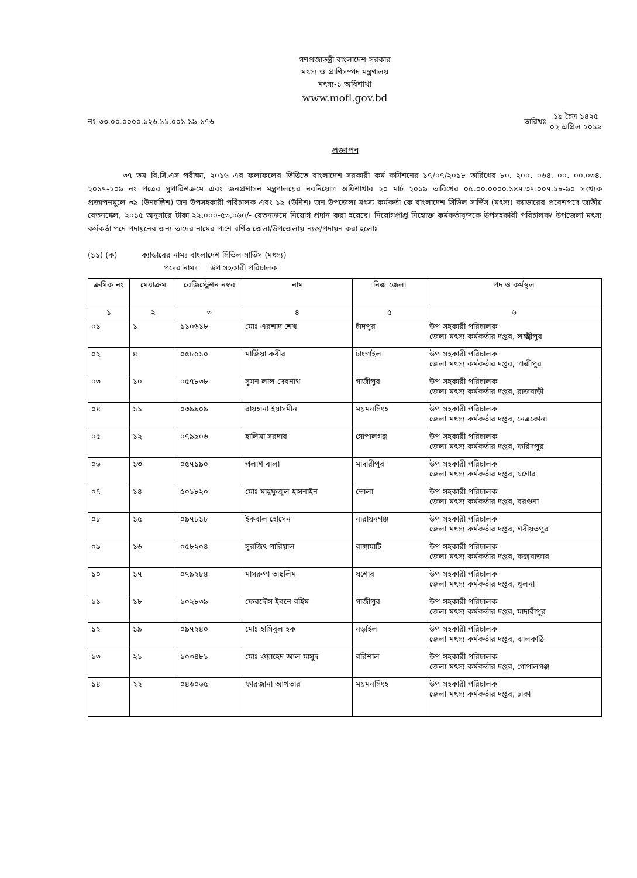গণপ্রজাতন্ত্রী বাংলাদেশ সরকার
মৎস্য ও প্রাণিসম্পদ মন্ত্রণালয়
মৎস্য-১ অধিশাখা
www.mofl.gov.bd
নং-৩৩.০০.০০০০.১২৬.১১.০০১.১৯-১৭৬
তারিখঃ
১৯ চৈত্র ১৪২৫
০২ এপ্রিল ২০১৯
প্রজ্ঞাপন
৩৭ তম বি.সি.এস পরীক্ষা, ২০১৬ এর ফলাফলের ভিত্তিতে বাংলাদেশ সরকারী কর্ম কমিশনের ১৭/০৭/২০১৮ তারিখের ৮০. ২০০. ০৬৪. ০০. ০০.০৩৪. ২০১৭-২০৯ নং পত্রের সুপারিশক্রমে এবং জনপ্রশাসন মন্ত্রণালয়ের নবনিয়োগ অধিশাখার ২০ মার্চ ২০১৯ তারিখের ০৫.০০.০০০০.১৪৭.৩৭.০০৭.১৮-৯০ সংখ্যক প্রজ্ঞাপনমুলে ৩৯ (উনচল্লিশ) জন উপসহকারী পরিচালক এবং ১৯ (উনিশ) জন উপজেলা মৎস্য কর্মকর্তা-কে বাংলাদেশ সিভিল সার্ভিস (মৎস্য) ক্যাডারের প্রবেশপদে জাতীয় বেতনস্কেল, ২০১৫ অনুসারে টাকা ২২,০০০-৫৩,০৬০/- বেতনক্রমে নিয়োগ প্রদান করা হয়েছে। নিয়োগপ্রাপ্ত নিম্নোক্ত কর্মকর্তাবৃন্দকে উপসহকারী পরিচালক/ উপজেলা মৎস্য কর্মকর্তা পদে পদায়নের জন্য তাদের নামের পাশে বর্ণিত জেলা/উপজেলায় ন্যস্ত/পদায়ন করা হলোঃ
(১১) (ক) ক্যাডারের নামঃ বাংলাদেশ সিভিল সার্ভিস (মৎস্য)
পদের নামঃ উপ সহকারী পরিচালক
| ক্রমিক নং | মেধাক্রম | রেজিস্ট্রেশন নম্বর | নাম | নিজ জেলা | পদ ও কর্মস্থল |
| --- | --- | --- | --- | --- | --- |
| ১ | ২ | ৩ | ৪ | ৫ | ৬ |
| ০১ | ১ | ১১০৬১৮ | মোঃ এরশাদ শেখ | চাঁদপুর | উপ সহকারী পরিচালক জেলা মৎস্য কর্মকর্তার দপ্তর, লক্ষ্মীপুর |
| ০২ | ৪ | ০৫৮৫১০ | মার্জিয়া কবীর | টাংগাইল | উপ সহকারী পরিচালক জেলা মৎস্য কর্মকর্তার দপ্তর, গাজীপুর |
| ০৩ | ১০ | ০৫৭৮৩৮ | সুমন লাল দেবনাথ | গাজীপুর | উপ সহকারী পরিচালক জেলা মৎস্য কর্মকর্তার দপ্তর, রাজবাড়ী |
| ০৪ | ১১ | ০৩৯৯০৯ | রায়হানা ইয়াসমীন | ময়মনসিংহ | উপ সহকারী পরিচালক জেলা মৎস্য কর্মকর্তার দপ্তর, নেত্রকোনা |
| ০৫ | ১২ | ০৭৯৯০৬ | হালিমা সরদার | গোপালগঞ্জ | উপ সহকারী পরিচালক জেলা মৎস্য কর্মকর্তার দপ্তর, ফরিদপুর |
| ০৬ | ১৩ | ০৫৭১৯০ | পলাশ বালা | মাদারীপুর | উপ সহকারী পরিচালক জেলা মৎস্য কর্মকর্তার দপ্তর, যশোর |
| ০৭ | ১৪ | ৫০১৮২০ | মোঃ মাহ্ফুজুল হাসনাইন | ভোলা | উপ সহকারী পরিচালক জেলা মৎস্য কর্মকর্তার দপ্তর, বরগুনা |
| ০৮ | ১৫ | ০৯৭৮১৮ | ইকবাল হোসেন | নারায়নগঞ্জ | উপ সহকারী পরিচালক জেলা মৎস্য কর্মকর্তার দপ্তর, শরীয়তপুর |
| ০৯ | ১৬ | ০৫৮২০৪ | সুরজিৎ পারিয়াল | রাঙ্গামাটি | উপ সহকারী পরিচালক জেলা মৎস্য কর্মকর্তার দপ্তর, কক্সবাজার |
| ১০ | ১৭ | ০৭৯২৮৪ | মাসরুপা তাছলিম | যশোর | উপ সহকারী পরিচালক জেলা মৎস্য কর্মকর্তার দপ্তর, খুলনা |
| ১১ | ১৮ | ১০২৮৩৯ | ফেরদৌস ইবনে রহিম | গাজীপুর | উপ সহকারী পরিচালক জেলা মৎস্য কর্মকর্তার দপ্তর, মাদারীপুর |
| ১২ | ১৯ | ০৯৭২৪০ | মোঃ হাসিবুল হক | নড়াইল | উপ সহকারী পরিচালক জেলা মৎস্য কর্মকর্তার দপ্তর, ঝালকাঠি |
| ১৩ | ২১ | ১০৩৪৮১ | মোঃ ওয়াহেদ আল মাসুদ | বরিশাল | উপ সহকারী পরিচালক জেলা মৎস্য কর্মকর্তার দপ্তর, গোপালগঞ্জ |
| ১৪ | ২২ | ০৪৬০৬৫ | ফারজানা আখতার | ময়মনসিংহ | উপ সহকারী পরিচালক জেলা মৎস্য কর্মকর্তার দপ্তর, ঢাকা |